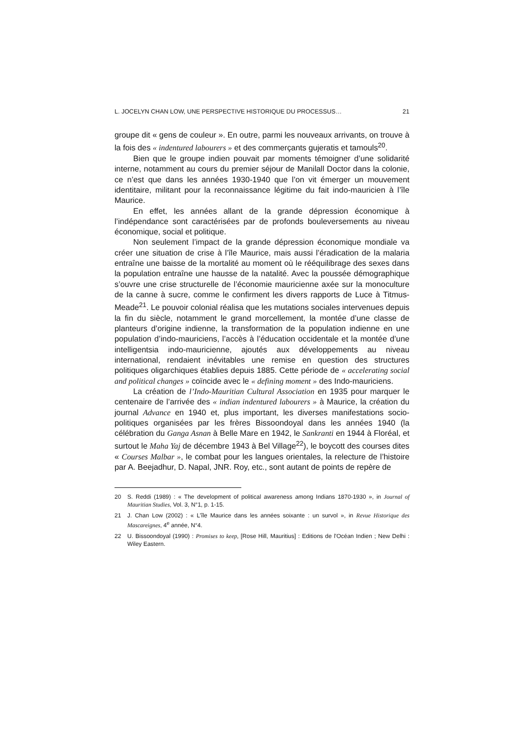L. JOCELYN CHAN LOW, UNE PERSPECTIVE HISTORIQUE DU PROCESSUS… 21
groupe dit « gens de couleur ». En outre, parmi les nouveaux arrivants, on trouve à la fois des « indentured labourers » et des commerçants gujeratis et tamouls<sup>20</sup>.
Bien que le groupe indien pouvait par moments témoigner d’une solidarité interne, notamment au cours du premier séjour de Manilall Doctor dans la colonie, ce n’est que dans les années 1930-1940 que l’on vit émerger un mouvement identitaire, militant pour la reconnaissance légitime du fait indo-mauricien à l’île Maurice.
En effet, les années allant de la grande dépression économique à l’indépendance sont caractérisées par de profonds bouleversements au niveau économique, social et politique.
Non seulement l’impact de la grande dépression économique mondiale va créer une situation de crise à l’île Maurice, mais aussi l’éradication de la malaria entraîne une baisse de la mortalité au moment où le rééquilibrage des sexes dans la population entraîne une hausse de la natalité. Avec la poussée démographique s’ouvre une crise structurelle de l’économie mauricienne axée sur la monoculture de la canne à sucre, comme le confirment les divers rapports de Luce à Titmus-Meade<sup>21</sup>. Le pouvoir colonial réalisa que les mutations sociales intervenues depuis la fin du siècle, notamment le grand morcellement, la montée d’une classe de planteurs d’origine indienne, la transformation de la population indienne en une population d’indo-mauriciens, l’accès à l’éducation occidentale et la montée d’une intelligentsia indo-mauricienne, ajoutés aux développements au niveau international, rendaient inévitables une remise en question des structures politiques oligarchiques établies depuis 1885. Cette période de « accelerating social and political changes » coïncide avec le « defining moment » des Indo-mauriciens.
La création de l’Indo-Mauritian Cultural Association en 1935 pour marquer le centenaire de l’arrivée des « indian indentured labourers » à Maurice, la création du journal Advance en 1940 et, plus important, les diverses manifestations socio-politiques organisées par les frères Bissoondoyal dans les années 1940 (la célébration du Ganga Asnan à Belle Mare en 1942, le Sankranti en 1944 à Floréal, et surtout le Maha Yaj de décembre 1943 à Bel Village<sup>22</sup>), le boycott des courses dites « Courses Malbar », le combat pour les langues orientales, la relecture de l’histoire par A. Beejadhur, D. Napal, JNR. Roy, etc., sont autant de points de repère de
20 S. Reddi (1989) : « The development of political awareness among Indians 1870-1930 », in Journal of Mauritian Studies, Vol. 3, N°1, p. 1-15.
21 J. Chan Low (2002) : « L’île Maurice dans les années soixante : un survol », in Revue Historique des Mascareignes, 4<sup>e</sup> année, N°4.
22 U. Bissoondoyal (1990) : Promises to keep, [Rose Hill, Mauritius] : Editions de l'Océan Indien ; New Delhi : Wiley Eastern.